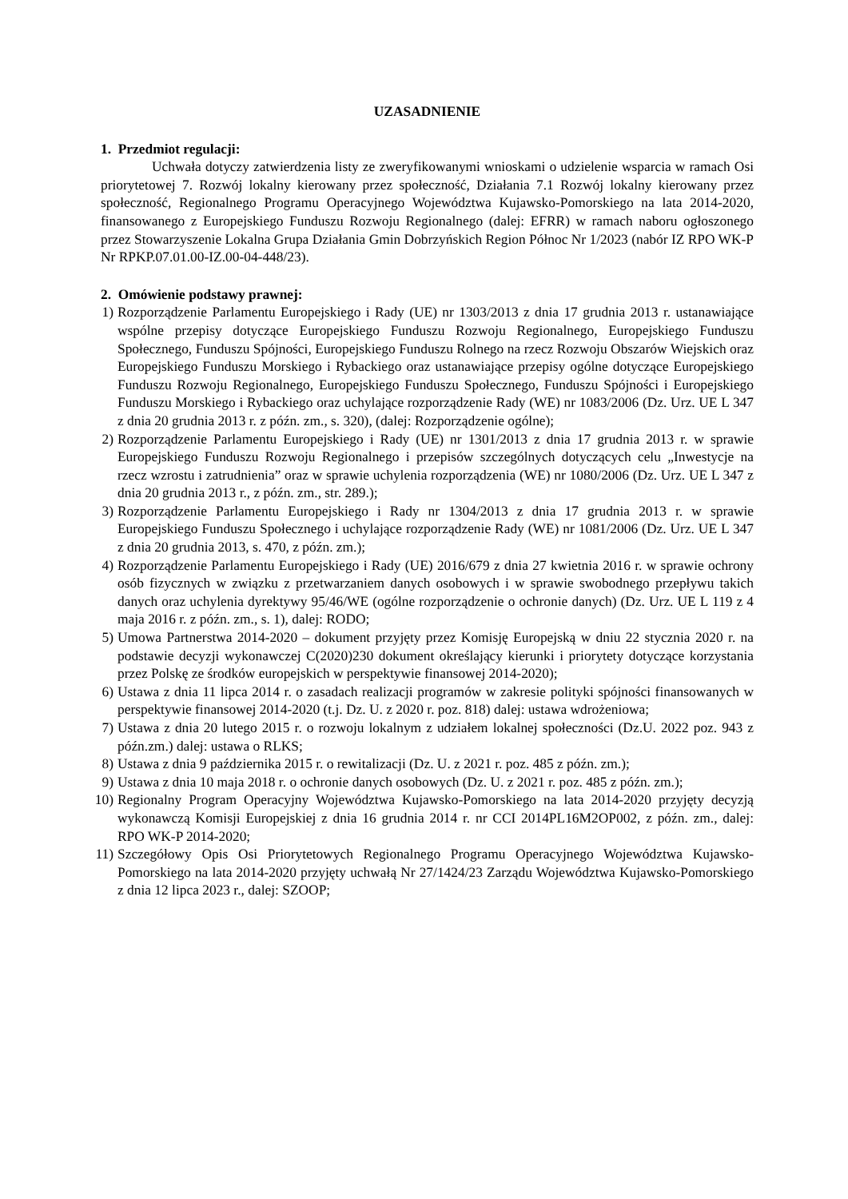UZASADNIENIE
1. Przedmiot regulacji:
Uchwała dotyczy zatwierdzenia listy ze zweryfikowanymi wnioskami o udzielenie wsparcia w ramach Osi priorytetowej 7. Rozwój lokalny kierowany przez społeczność, Działania 7.1 Rozwój lokalny kierowany przez społeczność, Regionalnego Programu Operacyjnego Województwa Kujawsko-Pomorskiego na lata 2014-2020, finansowanego z Europejskiego Funduszu Rozwoju Regionalnego (dalej: EFRR) w ramach naboru ogłoszonego przez Stowarzyszenie Lokalna Grupa Działania Gmin Dobrzyńskich Region Północ Nr 1/2023 (nabór IZ RPO WK-P Nr RPKP.07.01.00-IZ.00-04-448/23).
2. Omówienie podstawy prawnej:
1) Rozporządzenie Parlamentu Europejskiego i Rady (UE) nr 1303/2013 z dnia 17 grudnia 2013 r. ustanawiające wspólne przepisy dotyczące Europejskiego Funduszu Rozwoju Regionalnego, Europejskiego Funduszu Społecznego, Funduszu Spójności, Europejskiego Funduszu Rolnego na rzecz Rozwoju Obszarów Wiejskich oraz Europejskiego Funduszu Morskiego i Rybackiego oraz ustanawiające przepisy ogólne dotyczące Europejskiego Funduszu Rozwoju Regionalnego, Europejskiego Funduszu Społecznego, Funduszu Spójności i Europejskiego Funduszu Morskiego i Rybackiego oraz uchylające rozporządzenie Rady (WE) nr 1083/2006 (Dz. Urz. UE L 347 z dnia 20 grudnia 2013 r. z późn. zm., s. 320), (dalej: Rozporządzenie ogólne);
2) Rozporządzenie Parlamentu Europejskiego i Rady (UE) nr 1301/2013 z dnia 17 grudnia 2013 r. w sprawie Europejskiego Funduszu Rozwoju Regionalnego i przepisów szczególnych dotyczących celu „Inwestycje na rzecz wzrostu i zatrudnienia” oraz w sprawie uchylenia rozporządzenia (WE) nr 1080/2006 (Dz. Urz. UE L 347 z dnia 20 grudnia 2013 r., z późn. zm., str. 289.);
3) Rozporządzenie Parlamentu Europejskiego i Rady nr 1304/2013 z dnia 17 grudnia 2013 r. w sprawie Europejskiego Funduszu Społecznego i uchylające rozporządzenie Rady (WE) nr 1081/2006 (Dz. Urz. UE L 347 z dnia 20 grudnia 2013, s. 470, z późn. zm.);
4) Rozporządzenie Parlamentu Europejskiego i Rady (UE) 2016/679 z dnia 27 kwietnia 2016 r. w sprawie ochrony osób fizycznych w związku z przetwarzaniem danych osobowych i w sprawie swobodnego przepływu takich danych oraz uchylenia dyrektywy 95/46/WE (ogólne rozporządzenie o ochronie danych) (Dz. Urz. UE L 119 z 4 maja 2016 r. z późn. zm., s. 1), dalej: RODO;
5) Umowa Partnerstwa 2014-2020 – dokument przyjęty przez Komisję Europejską w dniu 22 stycznia 2020 r. na podstawie decyzji wykonawczej C(2020)230 dokument określający kierunki i priorytety dotyczące korzystania przez Polskę ze środków europejskich w perspektywie finansowej 2014-2020);
6) Ustawa z dnia 11 lipca 2014 r. o zasadach realizacji programów w zakresie polityki spójności finansowanych w perspektywie finansowej 2014-2020 (t.j. Dz. U. z 2020 r. poz. 818) dalej: ustawa wdrożeniowa;
7) Ustawa z dnia 20 lutego 2015 r. o rozwoju lokalnym z udziałem lokalnej społeczności (Dz.U. 2022 poz. 943 z późn.zm.) dalej: ustawa o RLKS;
8) Ustawa z dnia 9 października 2015 r. o rewitalizacji (Dz. U. z 2021 r. poz. 485 z późn. zm.);
9) Ustawa z dnia 10 maja 2018 r. o ochronie danych osobowych (Dz. U. z 2021 r. poz. 485 z późn. zm.);
10) Regionalny Program Operacyjny Województwa Kujawsko-Pomorskiego na lata 2014-2020 przyjęty decyzją wykonawczą Komisji Europejskiej z dnia 16 grudnia 2014 r. nr CCI 2014PL16M2OP002, z późn. zm., dalej: RPO WK-P 2014-2020;
11) Szczegółowy Opis Osi Priorytetowych Regionalnego Programu Operacyjnego Województwa Kujawsko-Pomorskiego na lata 2014-2020 przyjęty uchwałą Nr 27/1424/23 Zarządu Województwa Kujawsko-Pomorskiego z dnia 12 lipca 2023 r., dalej: SZOOP;